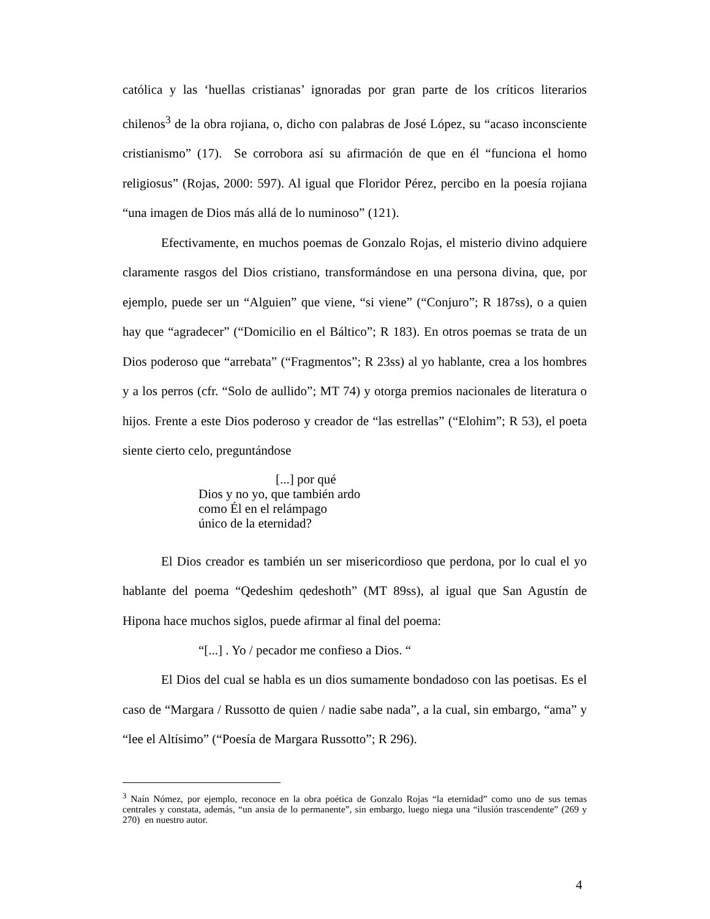católica y las ‘huellas cristianas’ ignoradas por gran parte de los críticos literarios chilenos<sup>3</sup> de la obra rojiana, o, dicho con palabras de José López, su “acaso inconsciente cristianismo” (17). Se corrobora así su afirmación de que en él “funciona el homo religiosus” (Rojas, 2000: 597). Al igual que Floridor Pérez, percibo en la poesía rojiana “una imagen de Dios más allá de lo numinoso” (121).
Efectivamente, en muchos poemas de Gonzalo Rojas, el misterio divino adquiere claramente rasgos del Dios cristiano, transformándose en una persona divina, que, por ejemplo, puede ser un “Alguien” que viene, “si viene” (“Conjuro”; R 187ss), o a quien hay que “agradecer” (“Domicilio en el Báltico”; R 183). En otros poemas se trata de un Dios poderoso que “arrebata” (“Fragmentos”; R 23ss) al yo hablante, crea a los hombres y a los perros (cfr. “Solo de aullido”; MT 74) y otorga premios nacionales de literatura o hijos. Frente a este Dios poderoso y creador de “las estrellas” (“Elohim”; R 53), el poeta siente cierto celo, preguntándose
[...] por qué
Dios y no yo, que también ardo
como Él en el relámpago
único de la eternidad?
El Dios creador es también un ser misericordioso que perdona, por lo cual el yo hablante del poema “Qedeshim qedeshoth” (MT 89ss), al igual que San Agustín de Hipona hace muchos siglos, puede afirmar al final del poema:
“[...] . Yo / pecador me confieso a Dios. “
El Dios del cual se habla es un dios sumamente bondadoso con las poetisas. Es el caso de “Margara / Russotto de quien / nadie sabe nada”, a la cual, sin embargo, “ama” y “lee el Altísimo” (“Poesía de Margara Russotto”; R 296).
<sup>3</sup> Naín Nómez, por ejemplo, reconoce en la obra poética de Gonzalo Rojas “la eternidad” como uno de sus temas centrales y constata, además, “un ansia de lo permanente”, sin embargo, luego niega una “ilusión trascendente” (269 y 270) en nuestro autor.
4